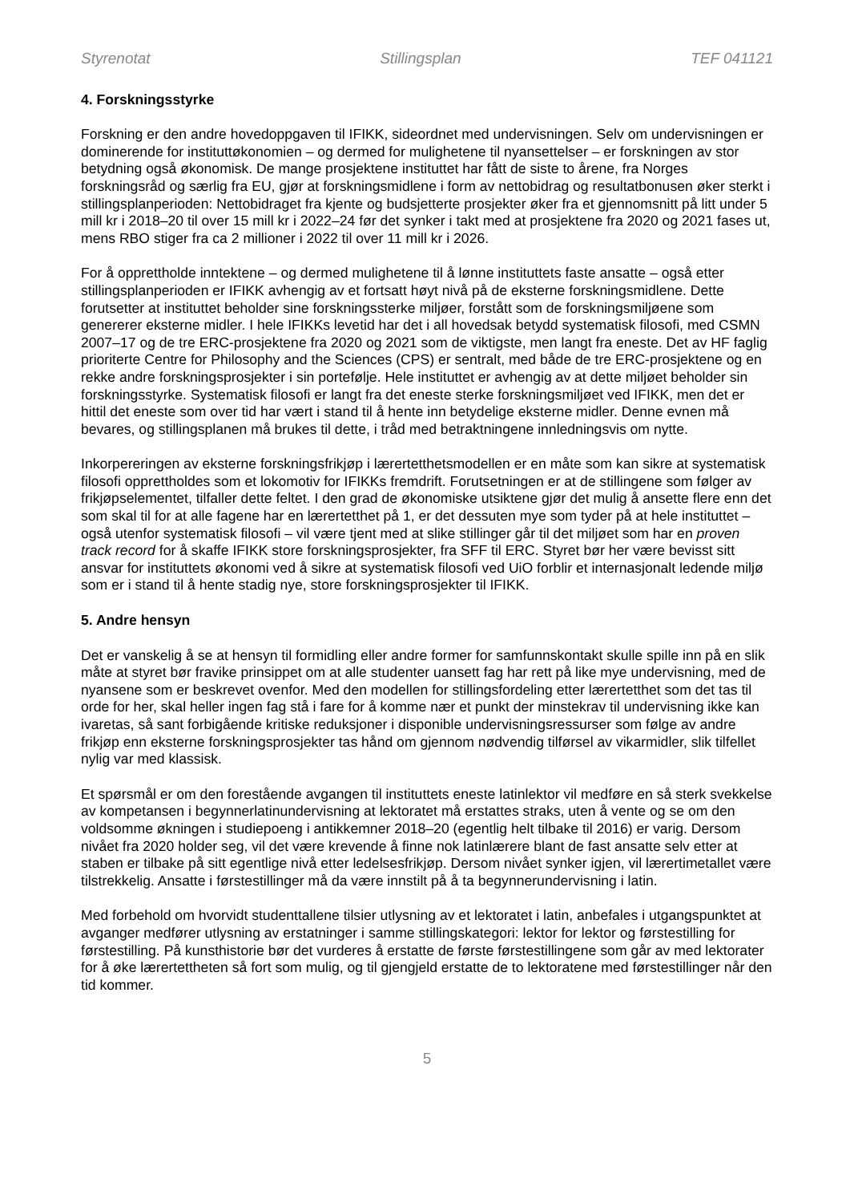Styrenotat Stillingsplan TEF 041121
4. Forskningsstyrke
Forskning er den andre hovedoppgaven til IFIKK, sideordnet med undervisningen. Selv om undervisningen er dominerende for instituttøkonomien – og dermed for mulighetene til nyansettelser – er forskningen av stor betydning også økonomisk. De mange prosjektene instituttet har fått de siste to årene, fra Norges forskningsråd og særlig fra EU, gjør at forskningsmidlene i form av nettobidrag og resultatbonusen øker sterkt i stillingsplanperioden: Nettobidraget fra kjente og budsjetterte prosjekter øker fra et gjennomsnitt på litt under 5 mill kr i 2018–20 til over 15 mill kr i 2022–24 før det synker i takt med at prosjektene fra 2020 og 2021 fases ut, mens RBO stiger fra ca 2 millioner i 2022 til over 11 mill kr i 2026.
For å opprettholde inntektene – og dermed mulighetene til å lønne instituttets faste ansatte – også etter stillingsplanperioden er IFIKK avhengig av et fortsatt høyt nivå på de eksterne forskningsmidlene. Dette forutsetter at instituttet beholder sine forskningssterke miljøer, forstått som de forskningsmiljøene som genererer eksterne midler. I hele IFIKKs levetid har det i all hovedsak betydd systematisk filosofi, med CSMN 2007–17 og de tre ERC-prosjektene fra 2020 og 2021 som de viktigste, men langt fra eneste. Det av HF faglig prioriterte Centre for Philosophy and the Sciences (CPS) er sentralt, med både de tre ERC-prosjektene og en rekke andre forskningsprosjekter i sin portefølje. Hele instituttet er avhengig av at dette miljøet beholder sin forskningsstyrke. Systematisk filosofi er langt fra det eneste sterke forskningsmiljøet ved IFIKK, men det er hittil det eneste som over tid har vært i stand til å hente inn betydelige eksterne midler. Denne evnen må bevares, og stillingsplanen må brukes til dette, i tråd med betraktningene innledningsvis om nytte.
Inkorpereringen av eksterne forskningsfrikjøp i lærertetthetsmodellen er en måte som kan sikre at systematisk filosofi opprettholdes som et lokomotiv for IFIKKs fremdrift. Forutsetningen er at de stillingene som følger av frikjøpselementet, tilfaller dette feltet. I den grad de økonomiske utsiktene gjør det mulig å ansette flere enn det som skal til for at alle fagene har en lærertetthet på 1, er det dessuten mye som tyder på at hele instituttet – også utenfor systematisk filosofi – vil være tjent med at slike stillinger går til det miljøet som har en proven track record for å skaffe IFIKK store forskningsprosjekter, fra SFF til ERC. Styret bør her være bevisst sitt ansvar for instituttets økonomi ved å sikre at systematisk filosofi ved UiO forblir et internasjonalt ledende miljø som er i stand til å hente stadig nye, store forskningsprosjekter til IFIKK.
5. Andre hensyn
Det er vanskelig å se at hensyn til formidling eller andre former for samfunnskontakt skulle spille inn på en slik måte at styret bør fravike prinsippet om at alle studenter uansett fag har rett på like mye undervisning, med de nyansene som er beskrevet ovenfor. Med den modellen for stillingsfordeling etter lærertetthet som det tas til orde for her, skal heller ingen fag stå i fare for å komme nær et punkt der minstekrav til undervisning ikke kan ivaretas, så sant forbigående kritiske reduksjoner i disponible undervisningsressurser som følge av andre frikjøp enn eksterne forskningsprosjekter tas hånd om gjennom nødvendig tilførsel av vikarmidler, slik tilfellet nylig var med klassisk.
Et spørsmål er om den forestående avgangen til instituttets eneste latinlektor vil medføre en så sterk svekkelse av kompetansen i begynnerlatinundervisning at lektoratet må erstattes straks, uten å vente og se om den voldsomme økningen i studiepoeng i antikkemner 2018–20 (egentlig helt tilbake til 2016) er varig. Dersom nivået fra 2020 holder seg, vil det være krevende å finne nok latinlærere blant de fast ansatte selv etter at staben er tilbake på sitt egentlige nivå etter ledelsesfrikjøp. Dersom nivået synker igjen, vil lærertimetallet være tilstrekkelig. Ansatte i førstestillinger må da være innstilt på å ta begynnerundervisning i latin.
Med forbehold om hvorvidt studenttallene tilsier utlysning av et lektoratet i latin, anbefales i utgangspunktet at avganger medfører utlysning av erstatninger i samme stillingskategori: lektor for lektor og førstestilling for førstestilling. På kunsthistorie bør det vurderes å erstatte de første førstestillingene som går av med lektorater for å øke lærertettheten så fort som mulig, og til gjengjeld erstatte de to lektoratene med førstestillinger når den tid kommer.
5